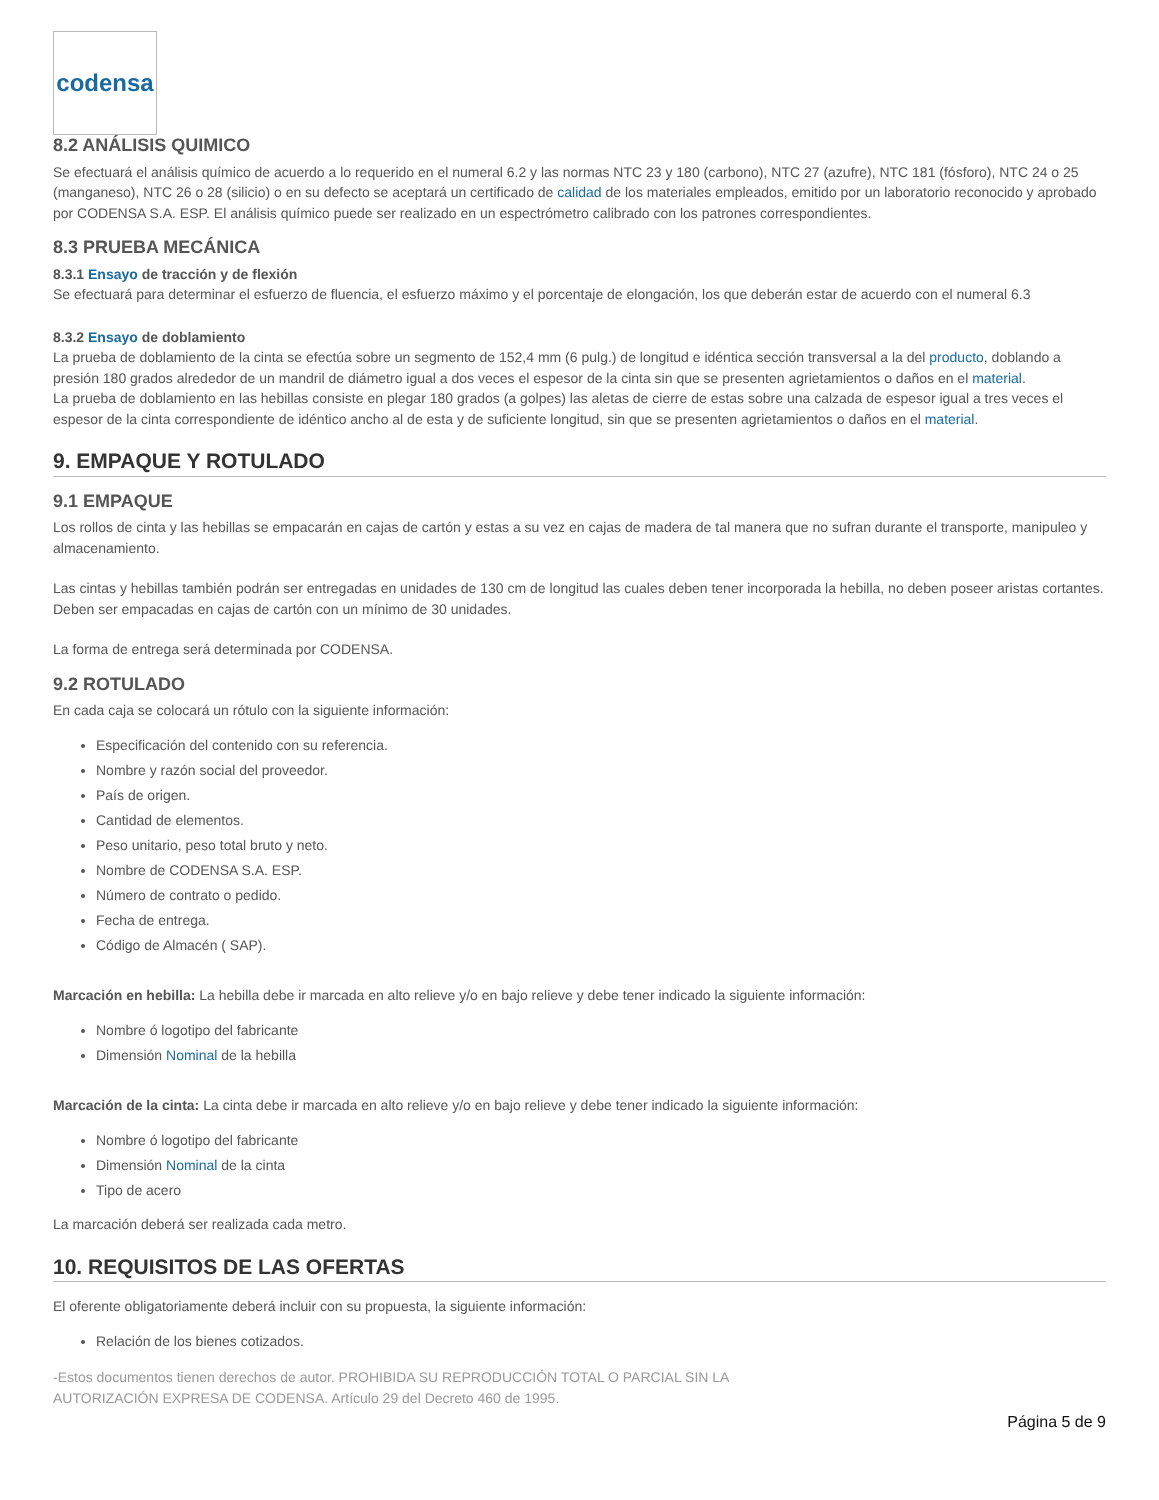codensa
8.2 ANÁLISIS QUIMICO
Se efectuará el análisis químico de acuerdo a lo requerido en el numeral 6.2 y las normas NTC 23 y 180 (carbono), NTC 27 (azufre), NTC 181 (fósforo), NTC 24 o 25 (manganeso), NTC 26 o 28 (silicio) o en su defecto se aceptará un certificado de calidad de los materiales empleados, emitido por un laboratorio reconocido y aprobado por CODENSA S.A. ESP. El análisis químico puede ser realizado en un espectrómetro calibrado con los patrones correspondientes.
8.3 PRUEBA MECÁNICA
8.3.1 Ensayo de tracción y de flexión
Se efectuará para determinar el esfuerzo de fluencia, el esfuerzo máximo y el porcentaje de elongación, los que deberán estar de acuerdo con el numeral 6.3
8.3.2 Ensayo de doblamiento
La prueba de doblamiento de la cinta se efectúa sobre un segmento de 152,4 mm (6 pulg.) de longitud e idéntica sección transversal a la del producto, doblando a presión 180 grados alrededor de un mandril de diámetro igual a dos veces el espesor de la cinta sin que se presenten agrietamientos o daños en el material.
La prueba de doblamiento en las hebillas consiste en plegar 180 grados (a golpes) las aletas de cierre de estas sobre una calzada de espesor igual a tres veces el espesor de la cinta correspondiente de idéntico ancho al de esta y de suficiente longitud, sin que se presenten agrietamientos o daños en el material.
9. EMPAQUE Y ROTULADO
9.1 EMPAQUE
Los rollos de cinta y las hebillas se empacarán en cajas de cartón y estas a su vez en cajas de madera de tal manera que no sufran durante el transporte, manipuleo y almacenamiento.
Las cintas y hebillas también podrán ser entregadas en unidades de 130 cm de longitud las cuales deben tener incorporada la hebilla, no deben poseer aristas cortantes. Deben ser empacadas en cajas de cartón con un mínimo de 30 unidades.
La forma de entrega será determinada por CODENSA.
9.2 ROTULADO
En cada caja se colocará un rótulo con la siguiente información:
Especificación del contenido con su referencia.
Nombre y razón social del proveedor.
País de origen.
Cantidad de elementos.
Peso unitario, peso total bruto y neto.
Nombre de CODENSA S.A. ESP.
Número de contrato o pedido.
Fecha de entrega.
Código de Almacén ( SAP).
Marcación en hebilla: La hebilla debe ir marcada en alto relieve y/o en bajo relieve y debe tener indicado la siguiente información:
Nombre ó logotipo del fabricante
Dimensión Nominal de la hebilla
Marcación de la cinta: La cinta debe ir marcada en alto relieve y/o en bajo relieve y debe tener indicado la siguiente información:
Nombre ó logotipo del fabricante
Dimensión Nominal de la cinta
Tipo de acero
La marcación deberá ser realizada cada metro.
10. REQUISITOS DE LAS OFERTAS
El oferente obligatoriamente deberá incluir con su propuesta, la siguiente información:
Relación de los bienes cotizados.
-Estos documentos tienen derechos de autor. PROHIBIDA SU REPRODUCCIÓN TOTAL O PARCIAL SIN LA
AUTORIZACIÓN EXPRESA DE CODENSA. Artículo 29 del Decreto 460 de 1995.
Página 5 de 9